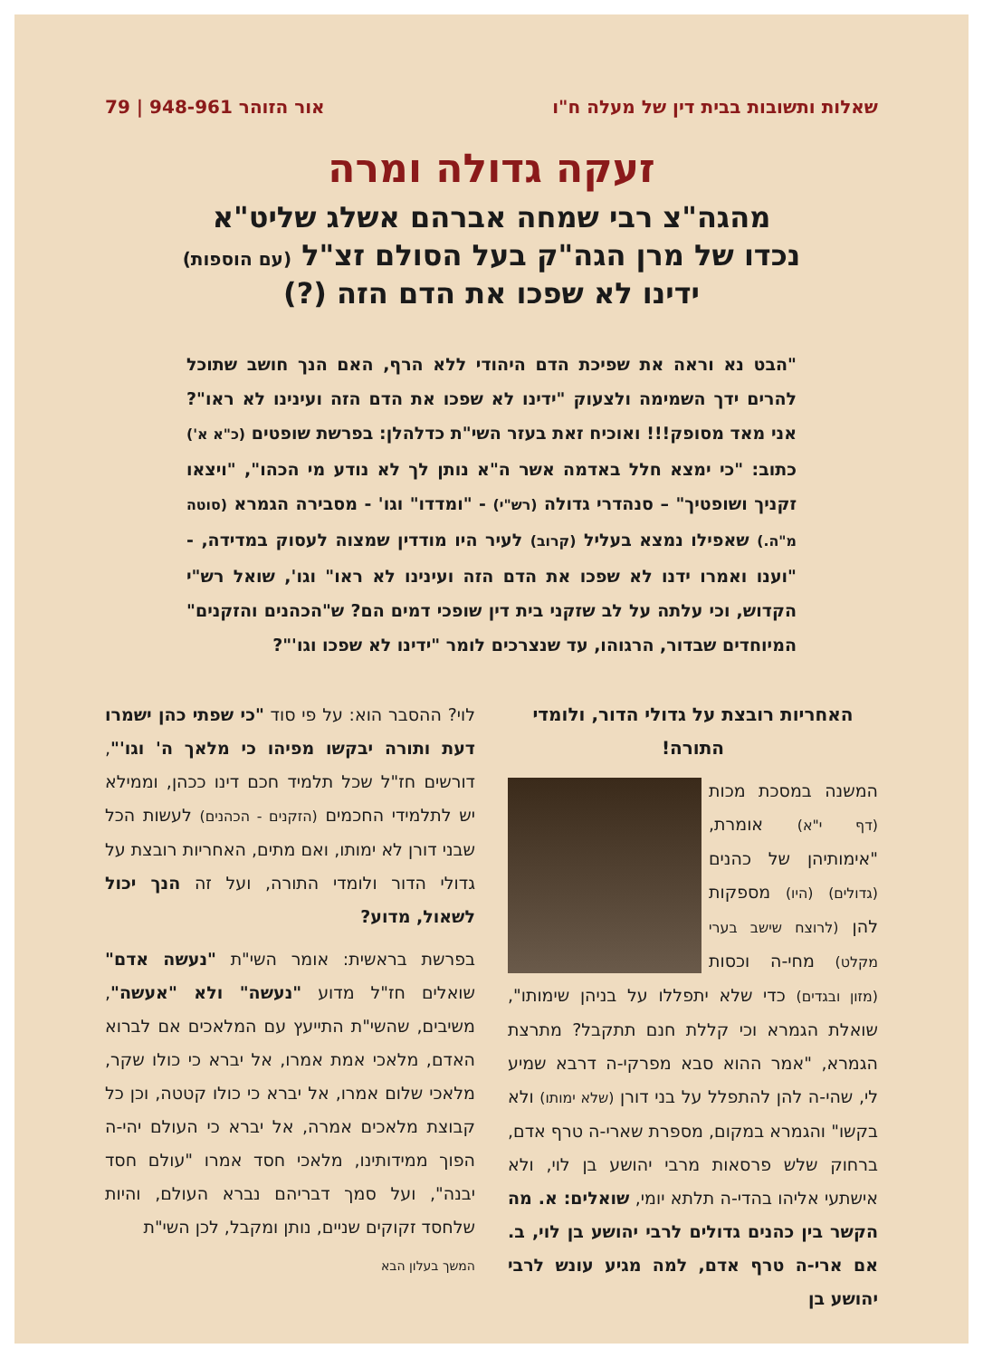שאלות ותשובות בבית דין של מעלה ח"ו אור הזוהר 948-961 | 79
זעקה גדולה ומרה
מהגה"צ רבי שמחה אברהם אשלג שליט"א
נכדו של מרן הגה"ק בעל הסולם זצ"ל (עם הוספות)
ידינו לא שפכו את הדם הזה (?)
"הבט נא וראה את שפיכת הדם היהודי ללא הרף, האם הנך חושב שתוכל להרים ידך השמימה ולצעוק "ידינו לא שפכו את הדם הזה ועינינו לא ראו"? אני מאד מסופק!!! ואוכיח זאת בעזר השי"ת כדלהלן: בפרשת שופטים (כ"א א') כתוב: "כי ימצא חלל באדמה אשר ה"א נותן לך לא נודע מי הכהו", "ויצאו זקניך ושופטיך" – סנהדרי גדולה (רש"י) - "ומדדו" וגו' - מסבירה הגמרא (סוטה מ"ה.) שאפילו נמצא בעליל (קרוב) לעיר היו מודדין שמצוה לעסוק במדידה, - "וענו ואמרו ידנו לא שפכו את הדם הזה ועינינו לא ראו" וגו', שואל רש"י הקדוש, וכי עלתה על לב שזקני בית דין שופכי דמים הם? ש"הכהנים והזקנים" המיוחדים שבדור, הרגוהו, עד שנצרכים לומר "ידינו לא שפכו וגו'"?
האחריות רובצת על גדולי הדור, ולומדי התורה!
המשנה במסכת מכות (דף י"א) אומרת, "אימותיהן של כהנים (גדולים) (היו) מספקות להן (לרוצח שישב בערי מקלט) מחי-ה וכסות (מזון ובגדים) כדי שלא יתפללו על בניהן שימותו", שואלת הגמרא וכי קללת חנם תתקבל? מתרצת הגמרא, "אמר ההוא סבא מפרקי-ה דרבא שמיע לי, שהי-ה להן להתפלל על בני דורן (שלא ימותו) ולא בקשו" והגמרא במקום, מספרת שארי-ה טרף אדם, ברחוק שלש פרסאות מרבי יהושע בן לוי, ולא אישתעי אליהו בהדי-ה תלתא יומי, שואלים: א. מה הקשר בין כהנים גדולים לרבי יהושע בן לוי, ב. אם ארי-ה טרף אדם, למה מגיע עונש לרבי יהושע בן
לוי? ההסבר הוא: על פי סוד "כי שפתי כהן ישמרו דעת ותורה יבקשו מפיהו כי מלאך ה' וגו'", דורשים חז"ל שכל תלמיד חכם דינו ככהן, וממילא יש לתלמידי החכמים (הזקנים - הכהנים) לעשות הכל שבני דורן לא ימותו, ואם מתים, האחריות רובצת על גדולי הדור ולומדי התורה, ועל זה הנך יכול לשאול, מדוע?
בפרשת בראשית: אומר השי"ת "נעשה אדם" שואלים חז"ל מדוע "נעשה" ולא "אעשה", משיבים, שהשי"ת התייעץ עם המלאכים אם לברוא האדם, מלאכי אמת אמרו, אל יברא כי כולו שקר, מלאכי שלום אמרו, אל יברא כי כולו קטטה, וכן כל קבוצת מלאכים אמרה, אל יברא כי העולם יהי-ה הפוך ממידותינו, מלאכי חסד אמרו "עולם חסד יבנה", ועל סמך דבריהם נברא העולם, והיות שלחסד זקוקים שניים, נותן ומקבל, לכן השי"ת
המשך בעלון הבא